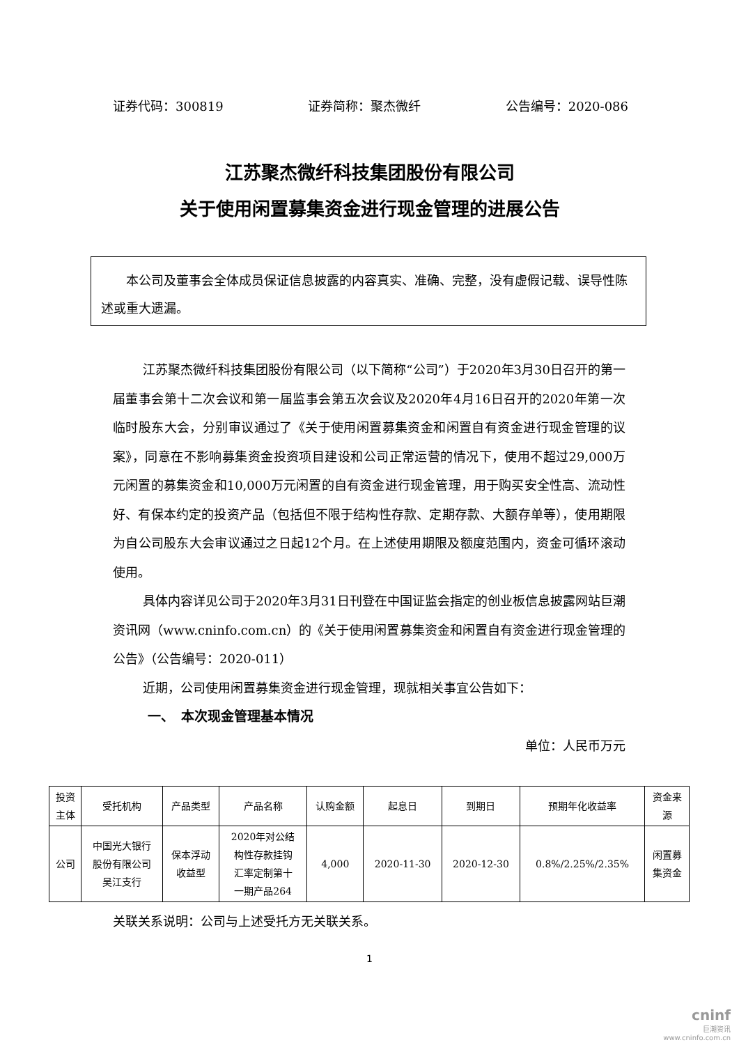证券代码：300819 证券简称：聚杰微纤 公告编号：2020-086
江苏聚杰微纤科技集团股份有限公司
关于使用闲置募集资金进行现金管理的进展公告
本公司及董事会全体成员保证信息披露的内容真实、准确、完整，没有虚假记载、误导性陈述或重大遗漏。
江苏聚杰微纤科技集团股份有限公司（以下简称“公司”）于2020年3月30日召开的第一届董事会第十二次会议和第一届监事会第五次会议及2020年4月16日召开的2020年第一次临时股东大会，分别审议通过了《关于使用闲置募集资金和闲置自有资金进行现金管理的议案》，同意在不影响募集资金投资项目建设和公司正常运营的情况下，使用不超过29,000万元闲置的募集资金和10,000万元闲置的自有资金进行现金管理，用于购买安全性高、流动性好、有保本约定的投资产品（包括但不限于结构性存款、定期存款、大额存单等），使用期限为自公司股东大会审议通过之日起12个月。在上述使用期限及额度范围内，资金可循环滚动使用。
具体内容详见公司于2020年3月31日刊登在中国证监会指定的创业板信息披露网站巨潮资讯网（www.cninfo.com.cn）的《关于使用闲置募集资金和闲置自有资金进行现金管理的公告》（公告编号：2020-011）
近期，公司使用闲置募集资金进行现金管理，现就相关事宜公告如下：
一、　本次现金管理基本情况
单位：人民币万元
| 投资 主体 | 受托机构 | 产品类型 | 产品名称 | 认购金额 | 起息日 | 到期日 | 预期年化收益率 | 资金来 源 |
| --- | --- | --- | --- | --- | --- | --- | --- | --- |
| 公司 | 中国光大银行 股份有限公司 吴江支行 | 保本浮动 收益型 | 2020年对公结 构性存款挂钩 汇率定制第十 一期产品264 | 4,000 | 2020-11-30 | 2020-12-30 | 0.8%/2.25%/2.35% | 闲置募 集资金 |
关联关系说明：公司与上述受托方无关联关系。
1
cninf
巨潮资讯
www.cninfo.com.cn